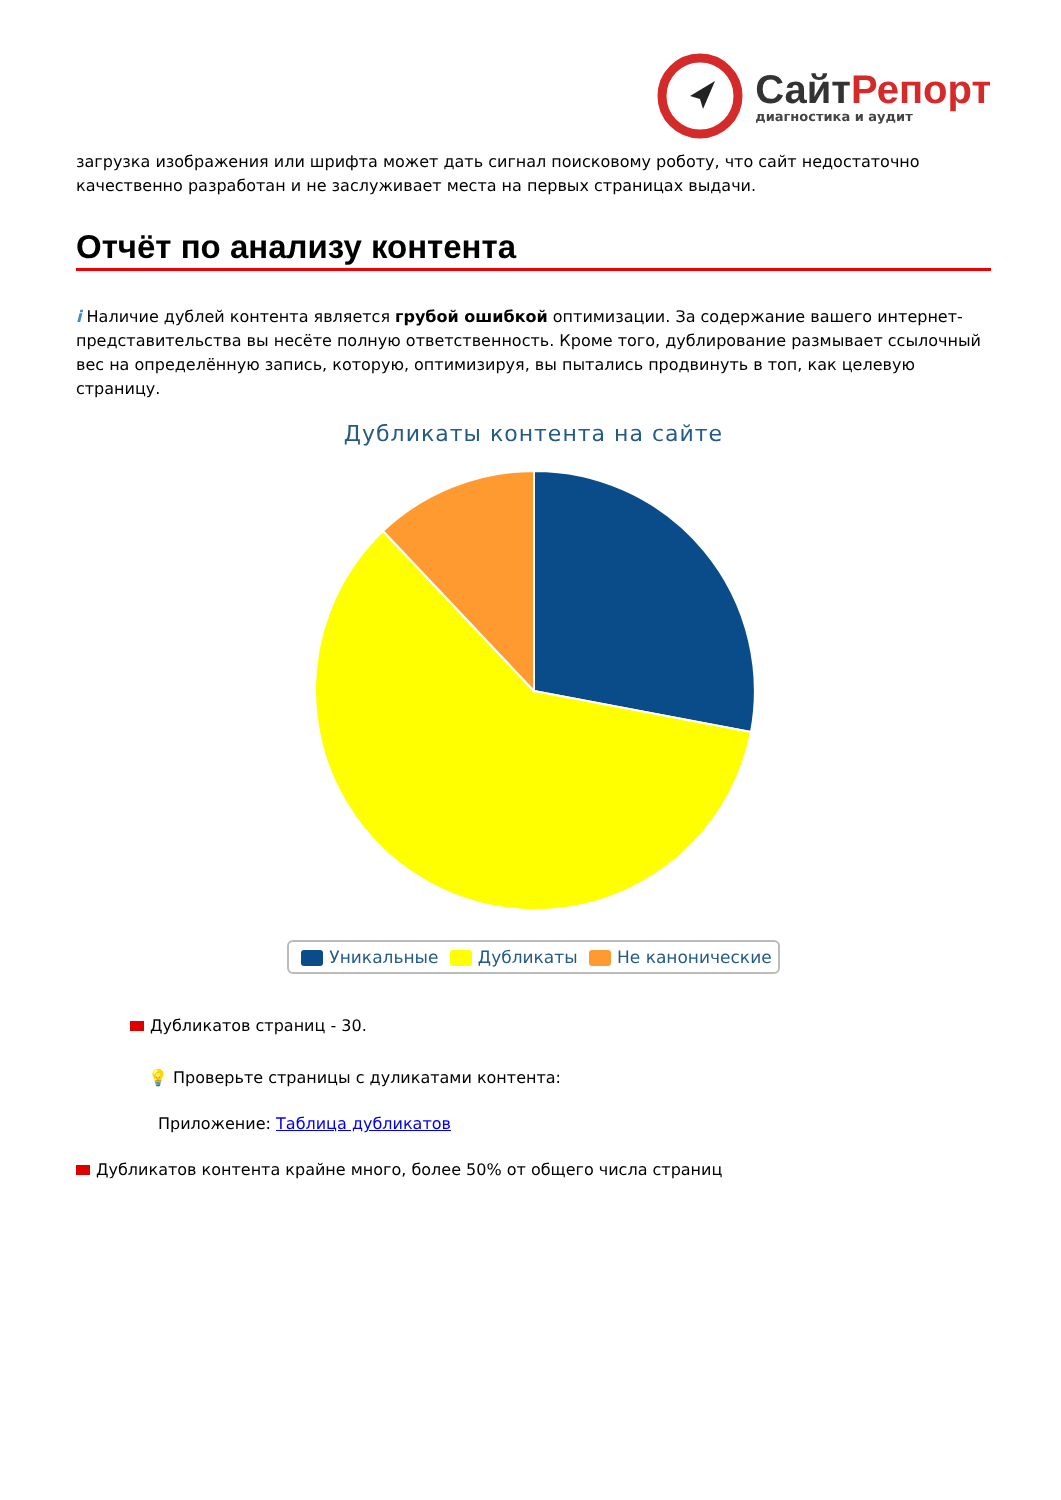СайтРепорт
диагностика и аудит
загрузка изображения или шрифта может дать сигнал поисковому роботу, что сайт недостаточно качественно разработан и не заслуживает места на первых страницах выдачи.
Отчёт по анализу контента
i Наличие дублей контента является грубой ошибкой оптимизации. За содержание вашего интернет-представительства вы несёте полную ответственность. Кроме того, дублирование размывает ссылочный вес на определённую запись, которую, оптимизируя, вы пытались продвинуть в топ, как целевую страницу.
Дубликаты контента на сайте
Уникальные Дубликаты Не канонические
Дубликатов страниц - 30.
💡 Проверьте страницы с дуликатами контента:
Приложение: Таблица дубликатов
Дубликатов контента крайне много, более 50% от общего числа страниц